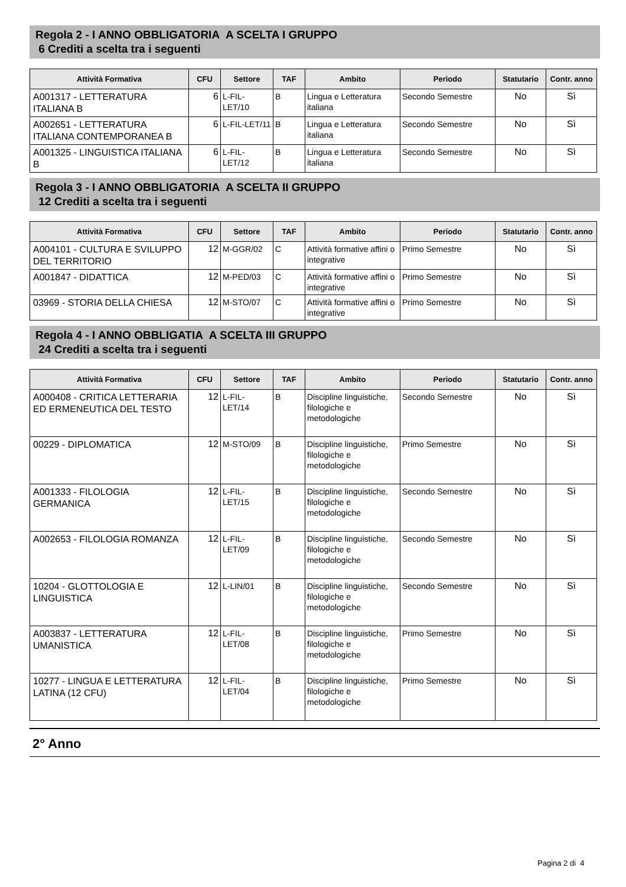Regola 2 - I ANNO OBBLIGATORIA A SCELTA I GRUPPO
6 Crediti a scelta tra i seguenti
| Attività Formativa | CFU | Settore | TAF | Ambito | Periodo | Statutario | Contr. anno |
| --- | --- | --- | --- | --- | --- | --- | --- |
| A001317 - LETTERATURA ITALIANA B | 6 | L-FIL-LET/10 | B | Lingua e Letteratura italiana | Secondo Semestre | No | Sì |
| A002651 - LETTERATURA ITALIANA CONTEMPORANEA B | 6 | L-FIL-LET/11 | B | Lingua e Letteratura italiana | Secondo Semestre | No | Sì |
| A001325 - LINGUISTICA ITALIANA B | 6 | L-FIL-LET/12 | B | Lingua e Letteratura italiana | Secondo Semestre | No | Sì |
Regola 3 - I ANNO OBBLIGATORIA A SCELTA II GRUPPO
12 Crediti a scelta tra i seguenti
| Attività Formativa | CFU | Settore | TAF | Ambito | Periodo | Statutario | Contr. anno |
| --- | --- | --- | --- | --- | --- | --- | --- |
| A004101 - CULTURA E SVILUPPO DEL TERRITORIO | 12 | M-GGR/02 | C | Attività formative affini o integrative | Primo Semestre | No | Sì |
| A001847 - DIDATTICA | 12 | M-PED/03 | C | Attività formative affini o integrative | Primo Semestre | No | Sì |
| 03969 - STORIA DELLA CHIESA | 12 | M-STO/07 | C | Attività formative affini o integrative | Primo Semestre | No | Sì |
Regola 4 - I ANNO OBBLIGATIA A SCELTA III GRUPPO
24 Crediti a scelta tra i seguenti
| Attività Formativa | CFU | Settore | TAF | Ambito | Periodo | Statutario | Contr. anno |
| --- | --- | --- | --- | --- | --- | --- | --- |
| A000408 - CRITICA LETTERARIA ED ERMENEUTICA DEL TESTO | 12 | L-FIL-LET/14 | B | Discipline linguistiche, filologiche e metodologiche | Secondo Semestre | No | Sì |
| 00229 - DIPLOMATICA | 12 | M-STO/09 | B | Discipline linguistiche, filologiche e metodologiche | Primo Semestre | No | Sì |
| A001333 - FILOLOGIA GERMANICA | 12 | L-FIL-LET/15 | B | Discipline linguistiche, filologiche e metodologiche | Secondo Semestre | No | Sì |
| A002653 - FILOLOGIA ROMANZA | 12 | L-FIL-LET/09 | B | Discipline linguistiche, filologiche e metodologiche | Secondo Semestre | No | Sì |
| 10204 - GLOTTOLOGIA E LINGUISTICA | 12 | L-LIN/01 | B | Discipline linguistiche, filologiche e metodologiche | Secondo Semestre | No | Sì |
| A003837 - LETTERATURA UMANISTICA | 12 | L-FIL-LET/08 | B | Discipline linguistiche, filologiche e metodologiche | Primo Semestre | No | Sì |
| 10277 - LINGUA E LETTERATURA LATINA (12 CFU) | 12 | L-FIL-LET/04 | B | Discipline linguistiche, filologiche e metodologiche | Primo Semestre | No | Sì |
2° Anno
Pagina 2 di 4